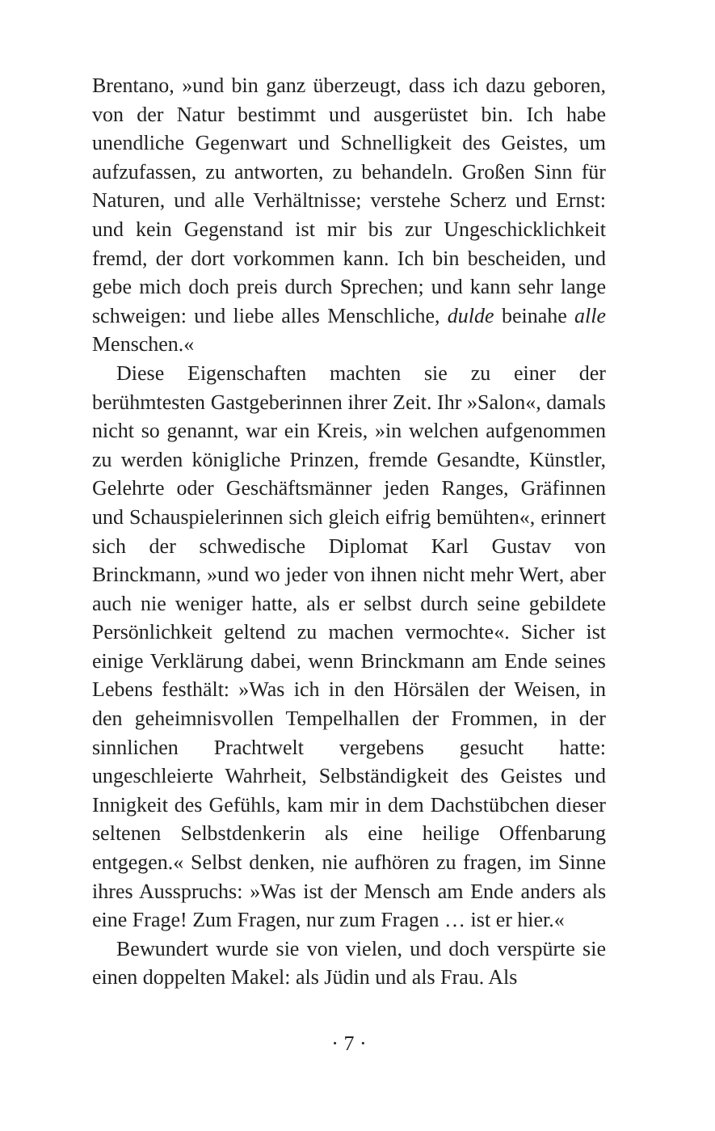Brentano, »und bin ganz überzeugt, dass ich dazu geboren, von der Natur bestimmt und ausgerüstet bin. Ich habe unendliche Gegenwart und Schnelligkeit des Geistes, um aufzufassen, zu antworten, zu behandeln. Großen Sinn für Naturen, und alle Verhältnisse; verstehe Scherz und Ernst: und kein Gegenstand ist mir bis zur Ungeschicklichkeit fremd, der dort vorkommen kann. Ich bin bescheiden, und gebe mich doch preis durch Sprechen; und kann sehr lange schweigen: und liebe alles Menschliche, dulde beinahe alle Menschen.«
Diese Eigenschaften machten sie zu einer der berühmtesten Gastgeberinnen ihrer Zeit. Ihr »Salon«, damals nicht so genannt, war ein Kreis, »in welchen aufgenommen zu werden königliche Prinzen, fremde Gesandte, Künstler, Gelehrte oder Geschäftsmänner jeden Ranges, Gräfinnen und Schauspielerinnen sich gleich eifrig bemühten«, erinnert sich der schwedische Diplomat Karl Gustav von Brinckmann, »und wo jeder von ihnen nicht mehr Wert, aber auch nie weniger hatte, als er selbst durch seine gebildete Persönlichkeit geltend zu machen vermochte«. Sicher ist einige Verklärung dabei, wenn Brinckmann am Ende seines Lebens festhält: »Was ich in den Hörsälen der Weisen, in den geheimnisvollen Tempelhallen der Frommen, in der sinnlichen Prachtwelt vergebens gesucht hatte: ungeschleierte Wahrheit, Selbständigkeit des Geistes und Innigkeit des Gefühls, kam mir in dem Dachstübchen dieser seltenen Selbstdenkerin als eine heilige Offenbarung entgegen.« Selbst denken, nie aufhören zu fragen, im Sinne ihres Ausspruchs: »Was ist der Mensch am Ende anders als eine Frage! Zum Fragen, nur zum Fragen … ist er hier.«
Bewundert wurde sie von vielen, und doch verspürte sie einen doppelten Makel: als Jüdin und als Frau. Als
· 7 ·